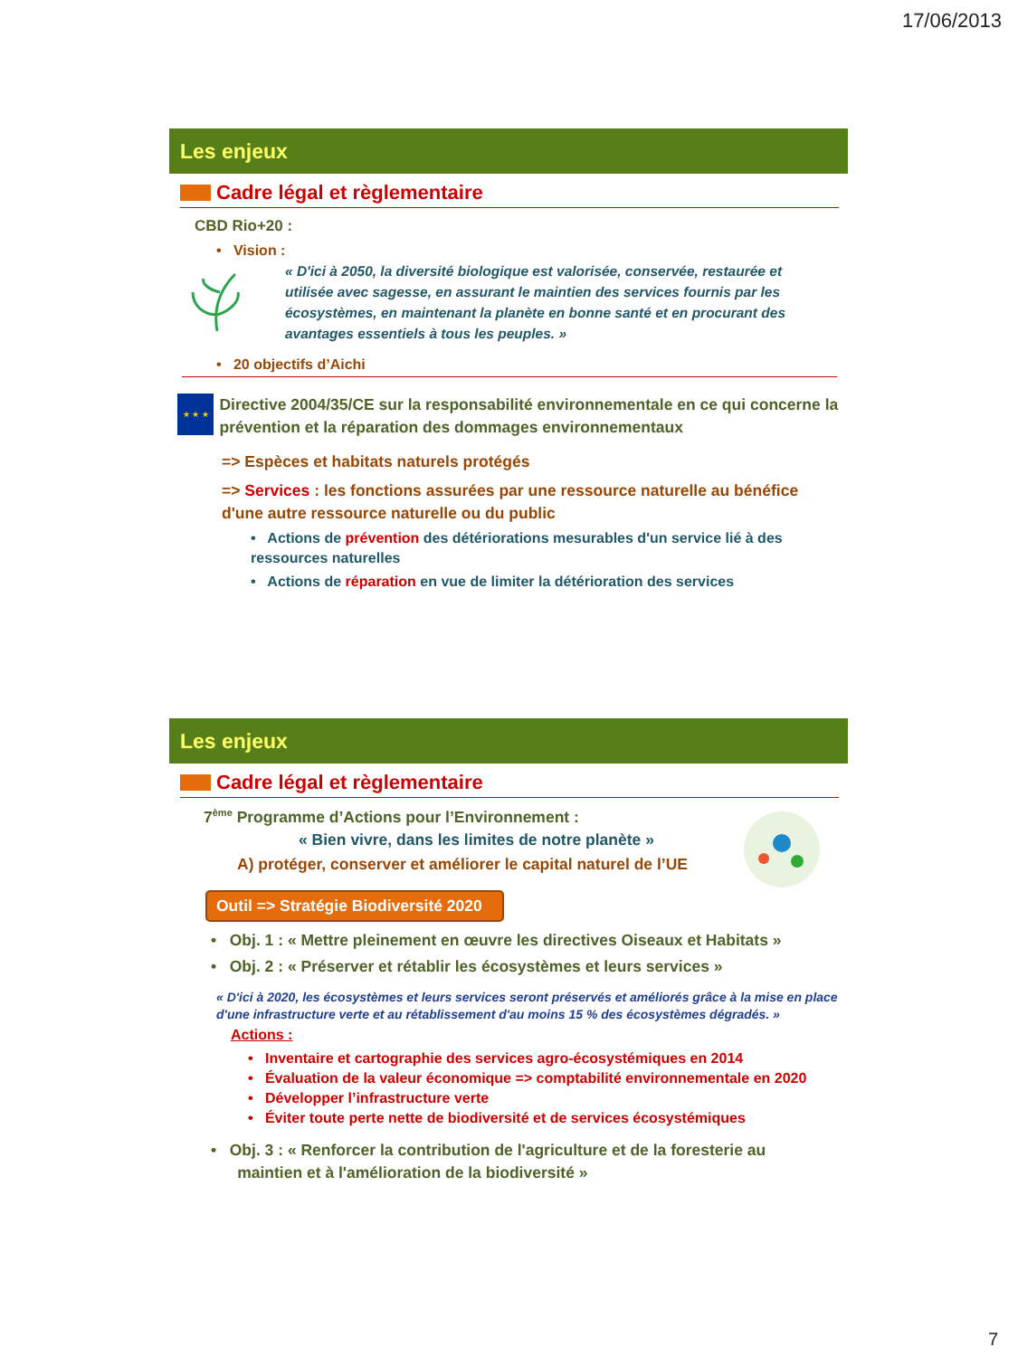17/06/2013
Les enjeux
Cadre légal et règlementaire
CBD Rio+20 :
• Vision :
« D'ici à 2050, la diversité biologique est valorisée, conservée, restaurée et utilisée avec sagesse, en assurant le maintien des services fournis par les écosystèmes, en maintenant la planète en bonne santé et en procurant des avantages essentiels à tous les peuples. »
• 20 objectifs d’Aichi
★ ★ ★
Directive 2004/35/CE sur la responsabilité environnementale en ce qui concerne la prévention et la réparation des dommages environnementaux
=> Espèces et habitats naturels protégés
=> Services : les fonctions assurées par une ressource naturelle au bénéfice d'une autre ressource naturelle ou du public
• Actions de prévention des détériorations mesurables d'un service lié à des ressources naturelles
• Actions de réparation en vue de limiter la détérioration des services
Les enjeux
Cadre légal et règlementaire
7<sup>ème</sup> Programme d’Actions pour l’Environnement :
« Bien vivre, dans les limites de notre planète »
A) protéger, conserver et améliorer le capital naturel de l’UE
Outil => Stratégie Biodiversité 2020
• Obj. 1 : « Mettre pleinement en œuvre les directives Oiseaux et Habitats »
• Obj. 2 : « Préserver et rétablir les écosystèmes et leurs services »
« D'ici à 2020, les écosystèmes et leurs services seront préservés et améliorés grâce à la mise en place d'une infrastructure verte et au rétablissement d'au moins 15 % des écosystèmes dégradés. »
Actions :
• Inventaire et cartographie des services agro-écosystémiques en 2014
• Évaluation de la valeur économique => comptabilité environnementale en 2020
• Développer l’infrastructure verte
• Éviter toute perte nette de biodiversité et de services écosystémiques
• Obj. 3 : « Renforcer la contribution de l'agriculture et de la foresterie au
maintien et à l'amélioration de la biodiversité »
7